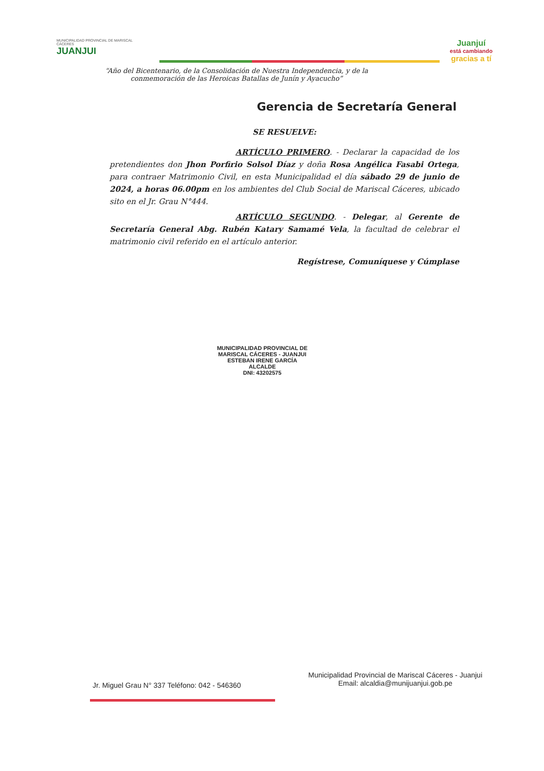MUNICIPALIDAD PROVINCIAL DE MARISCAL CÁCERES
JUANJUI
Juanjuí
está cambiando
gracias a tí
“Año del Bicentenario, de la Consolidación de Nuestra Independencia, y de la conmemoración de las Heroicas Batallas de Junín y Ayacucho”
Gerencia de Secretaría General
SE RESUELVE:
ARTÍCULO PRIMERO. - Declarar la capacidad de los pretendientes don Jhon Porfirio Solsol Díaz y doña Rosa Angélica Fasabi Ortega, para contraer Matrimonio Civil, en esta Municipalidad el día sábado 29 de junio de 2024, a horas 06.00pm en los ambientes del Club Social de Mariscal Cáceres, ubicado sito en el Jr. Grau N°444.
ARTÍCULO SEGUNDO. - Delegar, al Gerente de Secretaría General Abg. Rubén Katary Samamé Vela, la facultad de celebrar el matrimonio civil referido en el artículo anterior.
Regístrese, Comuníquese y Cúmplase
MUNICIPALIDAD PROVINCIAL DE MARISCAL CÁCERES - JUANJUI
ESTEBAN IRENE GARCÍA
ALCALDE
DNI: 43202575
Jr. Miguel Grau N° 337 Teléfono: 042 - 546360
Municipalidad Provincial de Mariscal Cáceres - Juanjui
Email: alcaldia@munijuanjui.gob.pe